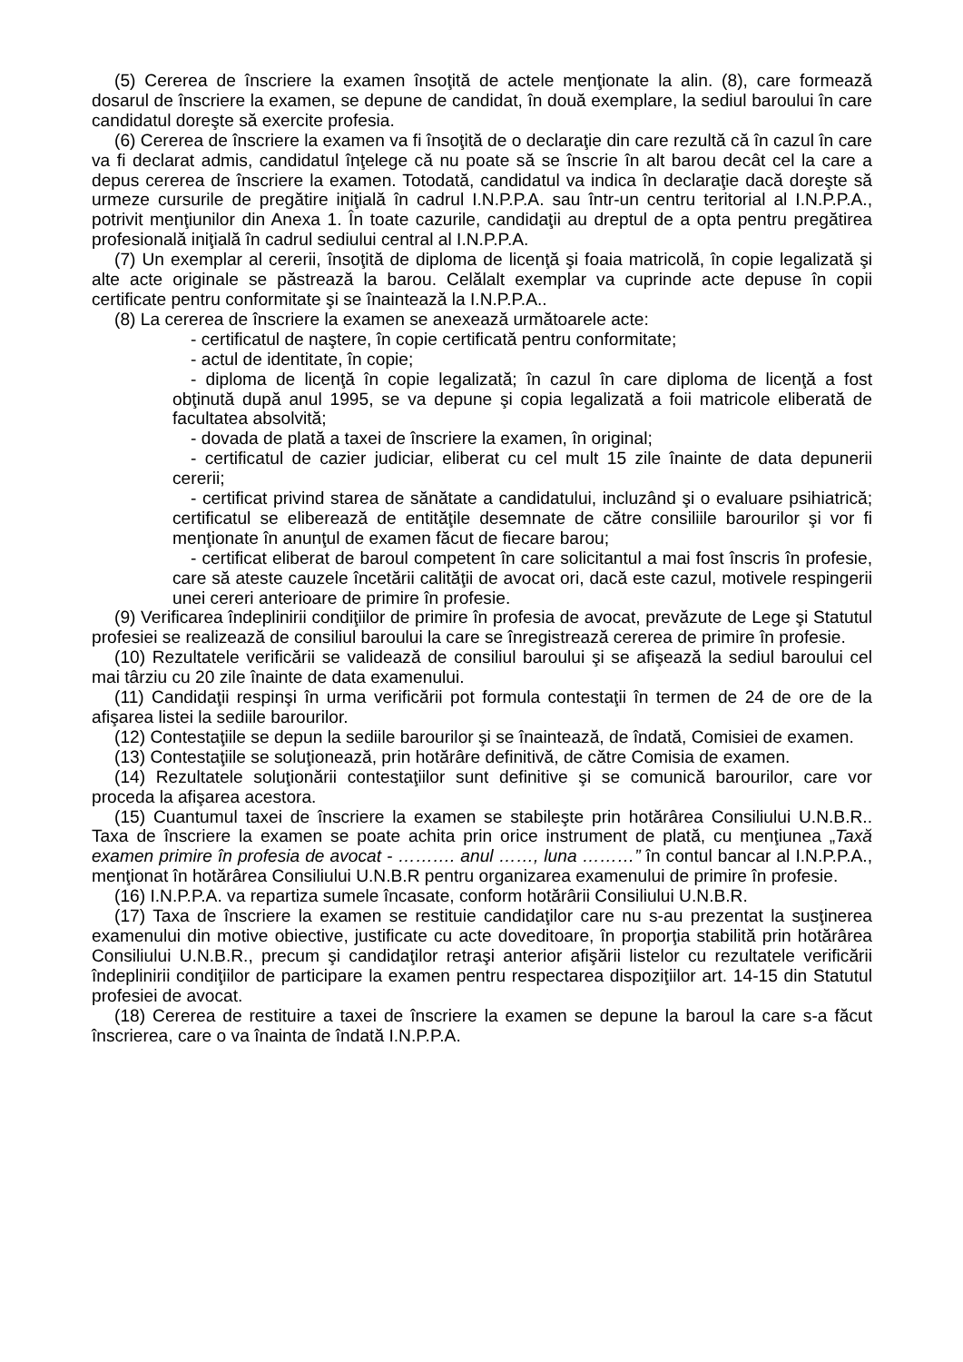(5) Cererea de înscriere la examen însoţită de actele menţionate la alin. (8), care formează dosarul de înscriere la examen, se depune de candidat, în două exemplare, la sediul baroului în care candidatul doreşte să exercite profesia.
(6) Cererea de înscriere la examen va fi însoţită de o declaraţie din care rezultă că în cazul în care va fi declarat admis, candidatul înţelege că nu poate să se înscrie în alt barou decât cel la care a depus cererea de înscriere la examen. Totodată, candidatul va indica în declaraţie dacă doreşte să urmeze cursurile de pregătire iniţială în cadrul I.N.P.P.A. sau într-un centru teritorial al I.N.P.P.A., potrivit menţiunilor din Anexa 1. În toate cazurile, candidaţii au dreptul de a opta pentru pregătirea profesională iniţială în cadrul sediului central al I.N.P.P.A.
(7) Un exemplar al cererii, însoţită de diploma de licenţă şi foaia matricolă, în copie legalizată şi alte acte originale se păstrează la barou. Celălalt exemplar va cuprinde acte depuse în copii certificate pentru conformitate şi se înaintează la I.N.P.P.A..
(8) La cererea de înscriere la examen se anexează următoarele acte:
- certificatul de naştere, în copie certificată pentru conformitate;
- actul de identitate, în copie;
- diploma de licenţă în copie legalizată; în cazul în care diploma de licenţă a fost obţinută după anul 1995, se va depune şi copia legalizată a foii matricole eliberată de facultatea absolvită;
- dovada de plată a taxei de înscriere la examen, în original;
- certificatul de cazier judiciar, eliberat cu cel mult 15 zile înainte de data depunerii cererii;
- certificat privind starea de sănătate a candidatului, incluzând şi o evaluare psihiatrică; certificatul se eliberează de entităţile desemnate de către consiliile barourilor şi vor fi menţionate în anunţul de examen făcut de fiecare barou;
- certificat eliberat de baroul competent în care solicitantul a mai fost înscris în profesie, care să ateste cauzele încetării calităţii de avocat ori, dacă este cazul, motivele respingerii unei cereri anterioare de primire în profesie.
(9) Verificarea îndeplinirii condiţiilor de primire în profesia de avocat, prevăzute de Lege şi Statutul profesiei se realizează de consiliul baroului la care se înregistrează cererea de primire în profesie.
(10) Rezultatele verificării se validează de consiliul baroului şi se afişează la sediul baroului cel mai târziu cu 20 zile înainte de data examenului.
(11) Candidaţii respinşi în urma verificării pot formula contestaţii în termen de 24 de ore de la afişarea listei la sediile barourilor.
(12) Contestaţiile se depun la sediile barourilor şi se înaintează, de îndată, Comisiei de examen.
(13) Contestaţiile se soluţionează, prin hotărâre definitivă, de către Comisia de examen.
(14) Rezultatele soluţionării contestaţiilor sunt definitive şi se comunică barourilor, care vor proceda la afişarea acestora.
(15) Cuantumul taxei de înscriere la examen se stabileşte prin hotărârea Consiliului U.N.B.R.. Taxa de înscriere la examen se poate achita prin orice instrument de plată, cu menţiunea „Taxă examen primire în profesia de avocat - ………. anul ……, luna ………” în contul bancar al I.N.P.P.A., menţionat în hotărârea Consiliului U.N.B.R pentru organizarea examenului de primire în profesie.
(16) I.N.P.P.A. va repartiza sumele încasate, conform hotărârii Consiliului U.N.B.R.
(17) Taxa de înscriere la examen se restituie candidaţilor care nu s-au prezentat la susţinerea examenului din motive obiective, justificate cu acte doveditoare, în proporţia stabilită prin hotărârea Consiliului U.N.B.R., precum şi candidaţilor retraşi anterior afişării listelor cu rezultatele verificării îndeplinirii condiţiilor de participare la examen pentru respectarea dispoziţiilor art. 14-15 din Statutul profesiei de avocat.
(18) Cererea de restituire a taxei de înscriere la examen se depune la baroul la care s-a făcut înscrierea, care o va înainta de îndată I.N.P.P.A.